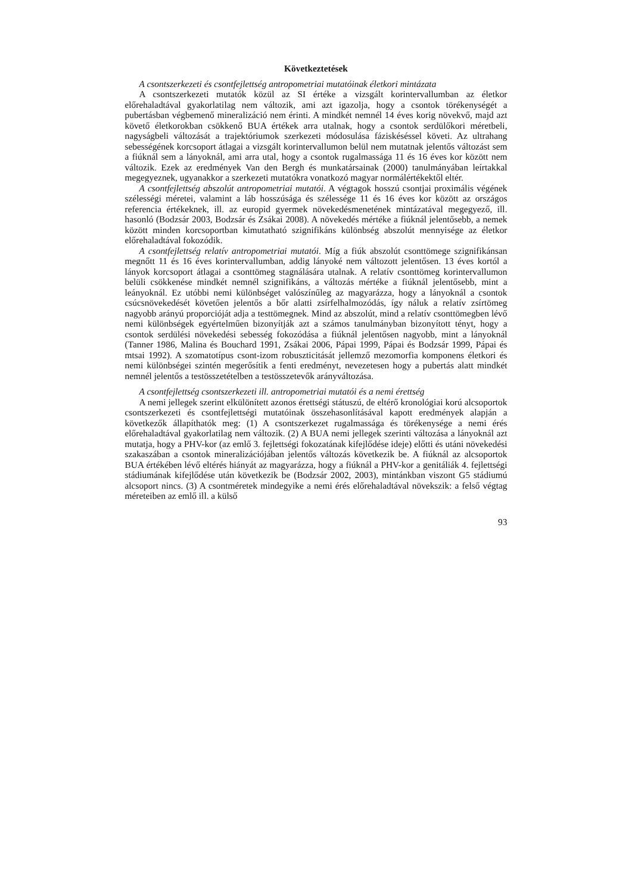Következtetések
A csontszerkezeti és csontfejlettség antropometriai mutatóinak életkori mintázata
A csontszerkezeti mutatók közül az SI értéke a vizsgált korintervallumban az életkor előrehaladtával gyakorlatilag nem változik, ami azt igazolja, hogy a csontok törékenységét a pubertásban végbemenő mineralizáció nem érinti. A mindkét nemnél 14 éves korig növekvő, majd azt követő életkorokban csökkenő BUA értékek arra utalnak, hogy a csontok serdülőkori méretbeli, nagyságbeli változását a trajektóriumok szerkezeti módosulása fáziskéséssel követi. Az ultrahang sebességének korcsoport átlagai a vizsgált korintervallumon belül nem mutatnak jelentős változást sem a fiúknál sem a lányoknál, ami arra utal, hogy a csontok rugalmassága 11 és 16 éves kor között nem változik. Ezek az eredmények Van den Bergh és munkatársainak (2000) tanulmányában leírtakkal megegyeznek, ugyanakkor a szerkezeti mutatókra vonatkozó magyar normálértékektől eltér.
A csontfejlettség abszolút antropometriai mutatói. A végtagok hosszú csontjai proximális végének szélességi méretei, valamint a láb hosszúsága és szélessége 11 és 16 éves kor között az országos referencia értékeknek, ill. az europid gyermek növekedésmenetének mintázatával megegyező, ill. hasonló (Bodzsár 2003, Bodzsár és Zsákai 2008). A növekedés mértéke a fiúknál jelentősebb, a nemek között minden korcsoportban kimutatható szignifikáns különbség abszolút mennyisége az életkor előrehaladtával fokozódik.
A csontfejlettség relatív antropometriai mutatói. Míg a fiúk abszolút csonttömege szignifikánsan megnőtt 11 és 16 éves korintervallumban, addig lányoké nem változott jelentősen. 13 éves kortól a lányok korcsoport átlagai a csonttömeg stagnálására utalnak. A relatív csonttömeg korintervallumon belüli csökkenése mindkét nemnél szignifikáns, a változás mértéke a fiúknál jelentősebb, mint a leányoknál. Ez utóbbi nemi különbséget valószínűleg az magyarázza, hogy a lányoknál a csontok csúcsnövekedését követően jelentős a bőr alatti zsírfelhalmozódás, így náluk a relatív zsírtömeg nagyobb arányú proporcióját adja a testtömegnek. Mind az abszolút, mind a relatív csonttömegben lévő nemi különbségek egyértelműen bizonyítják azt a számos tanulmányban bizonyított tényt, hogy a csontok serdülési növekedési sebesség fokozódása a fiúknál jelentősen nagyobb, mint a lányoknál (Tanner 1986, Malina és Bouchard 1991, Zsákai 2006, Pápai 1999, Pápai és Bodzsár 1999, Pápai és mtsai 1992). A szomatotípus csont-izom robuszticitását jellemző mezomorfia komponens életkori és nemi különbségei szintén megerősítik a fenti eredményt, nevezetesen hogy a pubertás alatt mindkét nemnél jelentős a testösszetételben a testösszetevők arányváltozása.
A csontfejlettség csontszerkezeti ill. antropometriai mutatói és a nemi érettség
A nemi jellegek szerint elkülönített azonos érettségi státuszú, de eltérő kronológiai korú alcsoportok csontszerkezeti és csontfejlettségi mutatóinak összehasonlításával kapott eredmények alapján a következők állapíthatók meg: (1) A csontszerkezet rugalmassága és törékenysége a nemi érés előrehaladtával gyakorlatilag nem változik. (2) A BUA nemi jellegek szerinti változása a lányoknál azt mutatja, hogy a PHV-kor (az emlő 3. fejlettségi fokozatának kifejlődése ideje) előtti és utáni növekedési szakaszában a csontok mineralizációjában jelentős változás következik be. A fiúknál az alcsoportok BUA értékében lévő eltérés hiányát az magyarázza, hogy a fiúknál a PHV-kor a genitáliák 4. fejlettségi stádiumának kifejlődése után következik be (Bodzsár 2002, 2003), mintánkban viszont G5 stádiumú alcsoport nincs. (3) A csontméretek mindegyike a nemi érés előrehaladtával növekszik: a felső végtag méreteiben az emlő ill. a külső
93